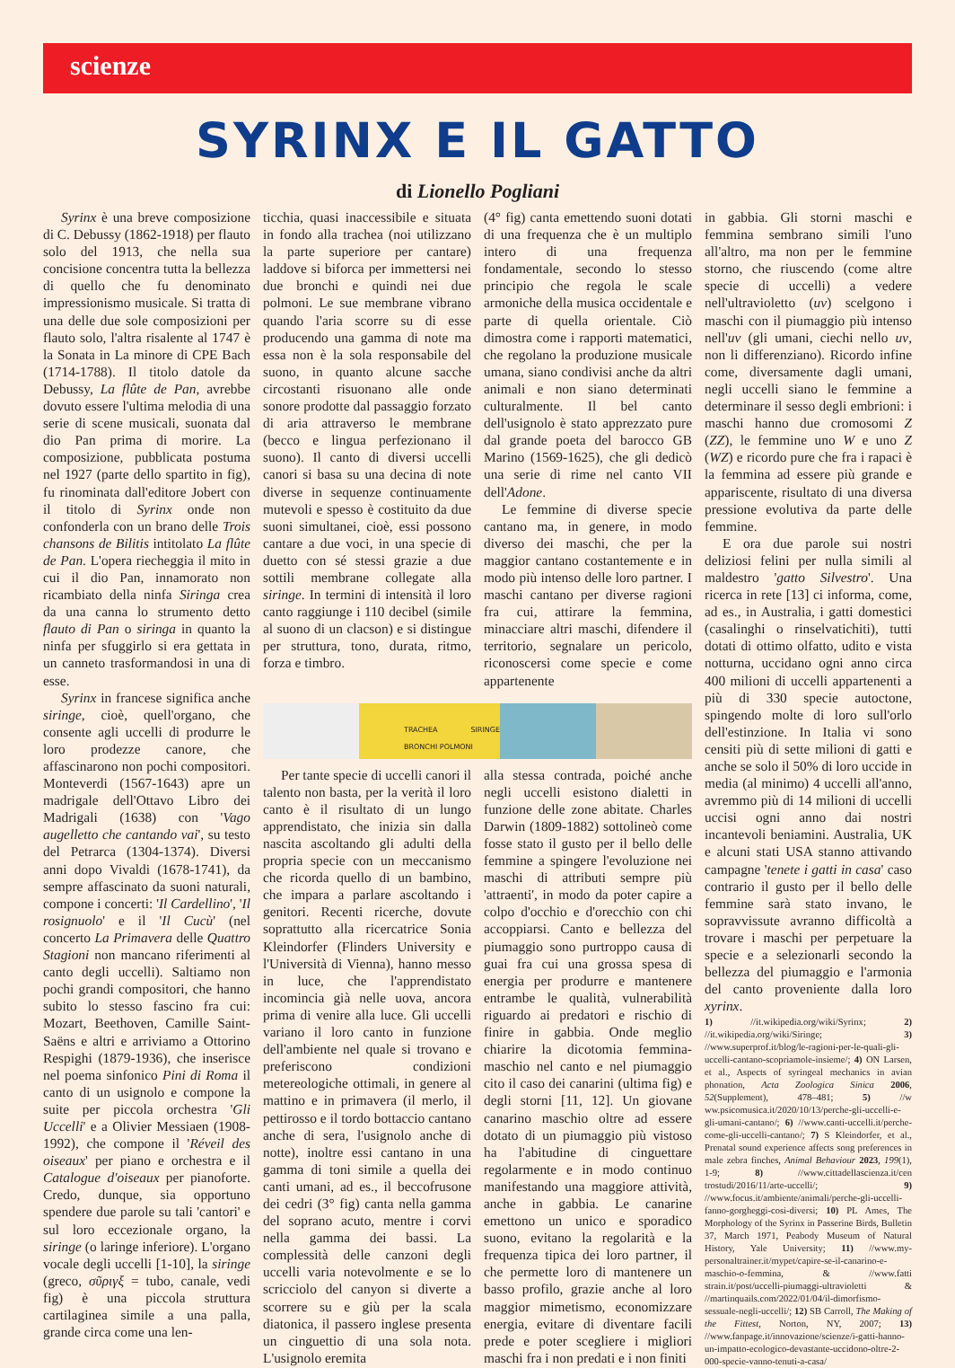scienze
SYRINX E IL GATTO
di Lionello Pogliani
Syrinx è una breve composizione di C. Debussy (1862-1918) per flauto solo del 1913, che nella sua concisione concentra tutta la bellezza di quello che fu denominato impressionismo musicale. Si tratta di una delle due sole composizioni per flauto solo, l'altra risalente al 1747 è la Sonata in La minore di CPE Bach (1714-1788). Il titolo datole da Debussy, La flûte de Pan, avrebbe dovuto essere l'ultima melodia di una serie di scene musicali, suonata dal dio Pan prima di morire. La composizione, pubblicata postuma nel 1927 (parte dello spartito in fig), fu rinominata dall'editore Jobert con il titolo di Syrinx onde non confonderla con un brano delle Trois chansons de Bilitis intitolato La flûte de Pan. L'opera riecheggia il mito in cui il dio Pan, innamorato non ricambiato della ninfa Siringa crea da una canna lo strumento detto flauto di Pan o siringa in quanto la ninfa per sfuggirlo si era gettata in un canneto trasformandosi in una di esse.
Syrinx in francese significa anche siringe, cioè, quell'organo, che consente agli uccelli di produrre le loro prodezze canore, che affascinarono non pochi compositori. Monteverdi (1567-1643) apre un madrigale dell'Ottavo Libro dei Madrigali (1638) con 'Vago augelletto che cantando vai', su testo del Petrarca (1304-1374). Diversi anni dopo Vivaldi (1678-1741), da sempre affascinato da suoni naturali, compone i concerti: 'Il Cardellino', 'Il rosignuolo' e il 'Il Cucù' (nel concerto La Primavera delle Quattro Stagioni non mancano riferimenti al canto degli uccelli). Saltiamo non pochi grandi compositori, che hanno subito lo stesso fascino fra cui: Mozart, Beethoven, Camille Saint-Saëns e altri e arriviamo a Ottorino Respighi (1879-1936), che inserisce nel poema sinfonico Pini di Roma il canto di un usignolo e compone la suite per piccola orchestra 'Gli Uccelli' e a Olivier Messiaen (1908-1992), che compone il 'Réveil des oiseaux' per piano e orchestra e il Catalogue d'oiseaux per pianoforte. Credo, dunque, sia opportuno spendere due parole su tali 'cantori' e sul loro eccezionale organo, la siringe (o laringe inferiore). L'organo vocale degli uccelli [1-10], la siringe (greco, σῦριγξ = tubo, canale, vedi fig) è una piccola struttura cartilaginea simile a una palla, grande circa come una len-
ticchia, quasi inaccessibile e situata in fondo alla trachea (noi utilizzano la parte superiore per cantare) laddove si biforca per immettersi nei due bronchi e quindi nei due polmoni. Le sue membrane vibrano quando l'aria scorre su di esse producendo una gamma di note ma essa non è la sola responsabile del suono, in quanto alcune sacche circostanti risuonano alle onde sonore prodotte dal passaggio forzato di aria attraverso le membrane (becco e lingua perfezionano il suono). Il canto di diversi uccelli canori si basa su una decina di note diverse in sequenze continuamente mutevoli e spesso è costituito da due suoni simultanei, cioè, essi possono cantare a due voci, in una specie di duetto con sé stessi grazie a due sottili membrane collegate alla siringe. In termini di intensità il loro canto raggiunge i 110 decibel (simile al suono di un clacson) e si distingue per struttura, tono, durata, ritmo, forza e timbro.
(4° fig) canta emettendo suoni dotati di una frequenza che è un multiplo intero di una frequenza fondamentale, secondo lo stesso principio che regola le scale armoniche della musica occidentale e parte di quella orientale. Ciò dimostra come i rapporti matematici, che regolano la produzione musicale umana, siano condivisi anche da altri animali e non siano determinati culturalmente. Il bel canto dell'usignolo è stato apprezzato pure dal grande poeta del barocco GB Marino (1569-1625), che gli dedicò una serie di rime nel canto VII dell'Adone.
Le femmine di diverse specie cantano ma, in genere, in modo diverso dei maschi, che per la maggior cantano costantemente e in modo più intenso delle loro partner. I maschi cantano per diverse ragioni fra cui, attirare la femmina, minacciare altri maschi, difendere il territorio, segnalare un pericolo, riconoscersi come specie e come appartenente
TRACHEA SIRINGE BRONCHI POLMONI
Per tante specie di uccelli canori il talento non basta, per la verità il loro canto è il risultato di un lungo apprendistato, che inizia sin dalla nascita ascoltando gli adulti della propria specie con un meccanismo che ricorda quello di un bambino, che impara a parlare ascoltando i genitori. Recenti ricerche, dovute soprattutto alla ricercatrice Sonia Kleindorfer (Flinders University e l'Università di Vienna), hanno messo in luce, che l'apprendistato incomincia già nelle uova, ancora prima di venire alla luce. Gli uccelli variano il loro canto in funzione dell'ambiente nel quale si trovano e preferiscono condizioni metereologiche ottimali, in genere al mattino e in primavera (il merlo, il pettirosso e il tordo bottaccio cantano anche di sera, l'usignolo anche di notte), inoltre essi cantano in una gamma di toni simile a quella dei canti umani, ad es., il beccofrusone dei cedri (3° fig) canta nella gamma del soprano acuto, mentre i corvi nella gamma dei bassi. La complessità delle canzoni degli uccelli varia notevolmente e se lo scricciolo del canyon si diverte a scorrere su e giù per la scala diatonica, il passero inglese presenta un cinguettio di una sola nota. L'usignolo eremita
alla stessa contrada, poiché anche negli uccelli esistono dialetti in funzione delle zone abitate. Charles Darwin (1809-1882) sottolineò come fosse stato il gusto per il bello delle femmine a spingere l'evoluzione nei maschi di attributi sempre più 'attraenti', in modo da poter capire a colpo d'occhio e d'orecchio con chi accoppiarsi. Canto e bellezza del piumaggio sono purtroppo causa di guai fra cui una grossa spesa di energia per produrre e mantenere entrambe le qualità, vulnerabilità riguardo ai predatori e rischio di finire in gabbia. Onde meglio chiarire la dicotomia femmina-maschio nel canto e nel piumaggio cito il caso dei canarini (ultima fig) e degli storni [11, 12]. Un giovane canarino maschio oltre ad essere dotato di un piumaggio più vistoso ha l'abitudine di cinguettare regolarmente e in modo continuo manifestando una maggiore attività, anche in gabbia. Le canarine emettono un unico e sporadico suono, evitano la regolarità e la frequenza tipica dei loro partner, il che permette loro di mantenere un basso profilo, grazie anche al loro maggior mimetismo, economizzare energia, evitare di diventare facili prede e poter scegliere i migliori maschi fra i non predati e i non finiti
in gabbia. Gli storni maschi e femmina sembrano simili l'uno all'altro, ma non per le femmine storno, che riuscendo (come altre specie di uccelli) a vedere nell'ultravioletto (uv) scelgono i maschi con il piumaggio più intenso nell'uv (gli umani, ciechi nello uv, non li differenziano). Ricordo infine come, diversamente dagli umani, negli uccelli siano le femmine a determinare il sesso degli embrioni: i maschi hanno due cromosomi Z (ZZ), le femmine uno W e uno Z (WZ) e ricordo pure che fra i rapaci è la femmina ad essere più grande e appariscente, risultato di una diversa pressione evolutiva da parte delle femmine.
E ora due parole sui nostri deliziosi felini per nulla simili al maldestro 'gatto Silvestro'. Una ricerca in rete [13] ci informa, come, ad es., in Australia, i gatti domestici (casalinghi o rinselvatichiti), tutti dotati di ottimo olfatto, udito e vista notturna, uccidano ogni anno circa 400 milioni di uccelli appartenenti a più di 330 specie autoctone, spingendo molte di loro sull'orlo dell'estinzione. In Italia vi sono censiti più di sette milioni di gatti e anche se solo il 50% di loro uccide in media (al minimo) 4 uccelli all'anno, avremmo più di 14 milioni di uccelli uccisi ogni anno dai nostri incantevoli beniamini. Australia, UK e alcuni stati USA stanno attivando campagne 'tenete i gatti in casa' caso contrario il gusto per il bello delle femmine sarà stato invano, le sopravvissute avranno difficoltà a trovare i maschi per perpetuare la specie e a selezionarli secondo la bellezza del piumaggio e l'armonia del canto proveniente dalla loro xyrinx.
1) //it.wikipedia.org/wiki/Syrinx; 2) //it.wikipedia.org/wiki/Siringe; 3) //www.superprof.it/blog/le-ragioni-per-le-quali-gli-uccelli-cantano-scopriamole-insieme/; 4) ON Larsen, et al., Aspects of syringeal mechanics in avian phonation, Acta Zoologica Sinica 2006, 52(Supplement), 478–481; 5) //w ww.psicomusica.it/2020/10/13/perche-gli-uccelli-e-gli-umani-cantano/; 6) //www.canti-uccelli.it/perche-come-gli-uccelli-cantano/; 7) S Kleindorfer, et al., Prenatal sound experience affects song preferences in male zebra finches, Animal Behaviour 2023, 199(1), 1-9; 8) //www.cittadellascienza.it/cen trostudi/2016/11/arte-uccelli/; 9) //www.focus.it/ambiente/animali/perche-gli-uccelli-fanno-gorgheggi-cosi-diversi; 10) PL Ames, The Morphology of the Syrinx in Passerine Birds, Bulletin 37, March 1971, Peabody Museum of Natural History, Yale University; 11) //www.my-personaltrainer.it/mypet/capire-se-il-canarino-e-maschio-o-femmina, & //www.fatti strain.it/post/uccelli-piumaggi-ultravioletti & //martinquails.com/2022/01/04/il-dimorfismo-sessuale-negli-uccelli/; 12) SB Carroll, The Making of the Fittest, Norton, NY, 2007; 13) //www.fanpage.it/innovazione/scienze/i-gatti-hanno-un-impatto-ecologico-devastante-uccidono-oltre-2-000-specie-vanno-tenuti-a-casa/